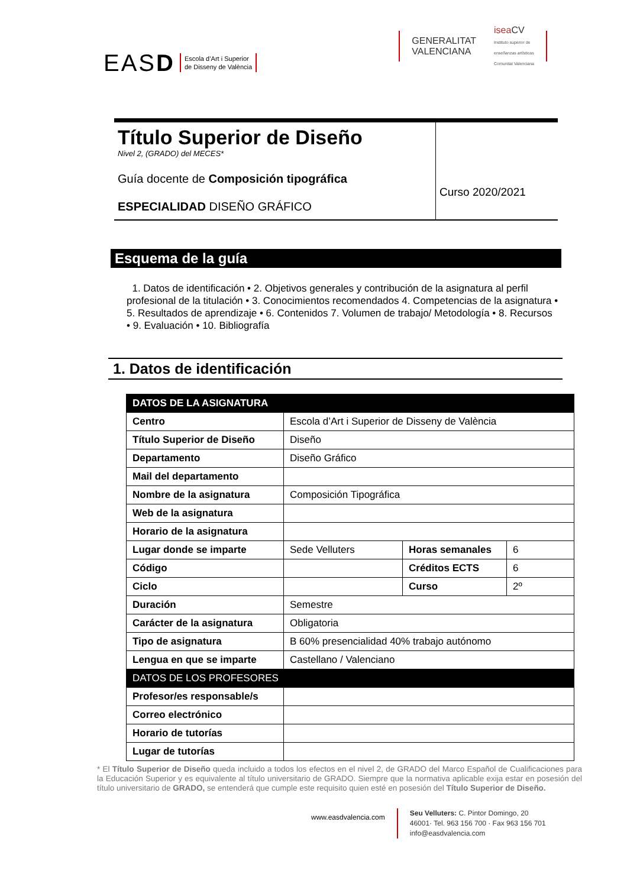EASD Escola d’Art i Superior
de Disseny de València
GENERALITAT
VALENCIANA isea CV
Instituto superior de
enseñanzas artísticas
Comunitat Valenciana
Título Superior de Diseño
Nivel 2, (GRADO) del MECES*
Guía docente de Composición tipográfica
ESPECIALIDAD DISEÑO GRÁFICO
Curso 2020/2021
Esquema de la guía
1. Datos de identificación • 2. Objetivos generales y contribución de la asignatura al perfil profesional de la titulación • 3. Conocimientos recomendados 4. Competencias de la asignatura • 5. Resultados de aprendizaje • 6. Contenidos 7. Volumen de trabajo/ Metodología • 8. Recursos • 9. Evaluación • 10. Bibliografía
1. Datos de identificación
| DATOS DE LA ASIGNATURA | | | |
| --- | --- | --- | --- |
| Centro | Escola d’Art i Superior de Disseny de València | | |
| Título Superior de Diseño | Diseño | | |
| Departamento | Diseño Gráfico | | |
| Mail del departamento | | | |
| Nombre de la asignatura | Composición Tipográfica | | |
| Web de la asignatura | | | |
| Horario de la asignatura | | | |
| Lugar donde se imparte | Sede Velluters | Horas semanales | 6 |
| Código | | Créditos ECTS | 6 |
| Ciclo | | Curso | 2º |
| Duración | Semestre | | |
| Carácter de la asignatura | Obligatoria | | |
| Tipo de asignatura | B 60% presencialidad 40% trabajo autónomo | | |
| Lengua en que se imparte | Castellano / Valenciano | | |
| DATOS DE LOS PROFESORES | | | |
| Profesor/es responsable/s | | | |
| Correo electrónico | | | |
| Horario de tutorías | | | |
| Lugar de tutorías | | | |
* El Título Superior de Diseño queda incluido a todos los efectos en el nivel 2, de GRADO del Marco Español de Cualificaciones para la Educación Superior y es equivalente al título universitario de GRADO. Siempre que la normativa aplicable exija estar en posesión del título universitario de GRADO, se entenderá que cumple este requisito quien esté en posesión del Título Superior de Diseño.
www.easdvalencia.com
Seu Velluters: C. Pintor Domingo, 20
46001· Tel. 963 156 700 · Fax 963 156 701
info@easdvalencia.com